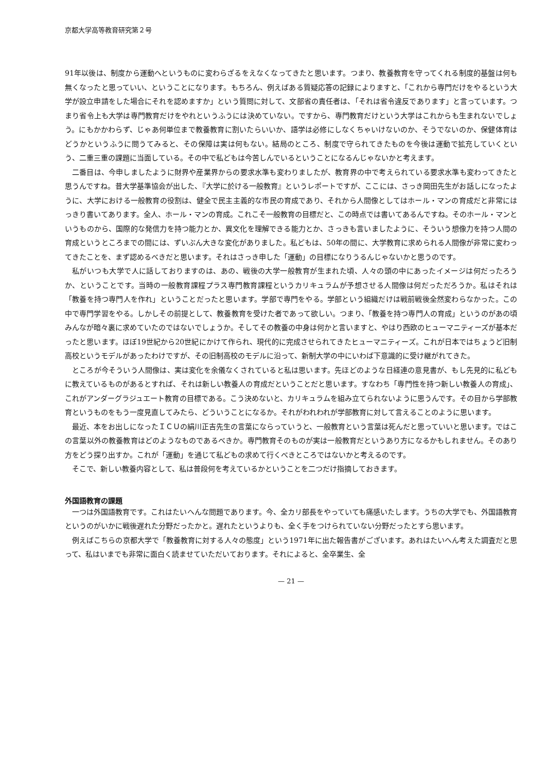京都大学高等教育研究第２号
91年以後は、制度から運動へというものに変わらざるをえなくなってきたと思います。つまり、教養教育を守ってくれる制度的基盤は何も無くなったと思っていい、ということになります。もちろん、例えばある質疑応答の記録によりますと、「これから専門だけをやるという大学が設立申請をした場合にそれを認めますか」という質問に対して、文部省の責任者は、「それは省令違反であります」と言っています。つまり省令上も大学は専門教育だけをやれというふうには決めていない。ですから、専門教育だけという大学はこれからも生まれないでしょう。にもかかわらず、じゃあ何単位まで教養教育に割いたらいいか、語学は必修にしなくちゃいけないのか、そうでないのか、保健体育はどうかというふうに問うてみると、その保障は実は何もない。結局のところ、制度で守られてきたものを今後は運動で拡充していくという、二重三重の課題に当面している。その中で私どもは今苦しんでいるということになるんじゃないかと考えます。
二番目は、今申しましたように財界や産業界からの要求水準も変わりましたが、教育界の中で考えられている要求水準も変わってきたと思うんですね。昔大学基準協会が出した、『大学に於ける一般教育』というレポートですが、ここには、さっき岡田先生がお話しになったように、大学における一般教育の役割は、健全で民主主義的な市民の育成であり、それから人間像としてはホール・マンの育成だと非常にはっきり書いてあります。全人、ホール・マンの育成。これこそ一般教育の目標だと、この時点では書いてあるんですね。そのホール・マンというものから、国際的な発信力を持つ能力とか、異文化を理解できる能力とか、さっきも言いましたように、そういう想像力を持つ人間の育成というところまでの間には、ずいぶん大きな変化がありました。私どもは、50年の間に、大学教育に求められる人間像が非常に変わってきたことを、まず認めるべきだと思います。それはさっき申した「運動」の目標になりうるんじゃないかと思うのです。
私がいつも大学で人に話しておりますのは、あの、戦後の大学一般教育が生まれた頃、人々の頭の中にあったイメージは何だったろうか、ということです。当時の一般教育課程プラス専門教育課程というカリキュラムが予想させる人間像は何だっただろうか。私はそれは「教養を持つ専門人を作れ」ということだったと思います。学部で専門をやる。学部という組織だけは戦前戦後全然変わらなかった。この中で専門学習をやる。しかしその前提として、教養教育を受けた者であって欲しい。つまり、「教養を持つ専門人の育成」というのがあの頃みんなが暗々裏に求めていたのではないでしょうか。そしてその教養の中身は何かと言いますと、やはり西欧のヒューマニティーズが基本だったと思います。ほぼ19世紀から20世紀にかけて作られ、現代的に完成させられてきたヒューマニティーズ。これが日本ではちょうど旧制高校というモデルがあったわけですが、その旧制高校のモデルに沿って、新制大学の中にいわば下意識的に受け継がれてきた。
ところが今そういう人間像は、実は変化を余儀なくされていると私は思います。先ほどのような日経連の意見書が、もし先見的に私どもに教えているものがあるとすれば、それは新しい教養人の育成だということだと思います。すなわち「専門性を持つ新しい教養人の育成」、これがアンダーグラジュエート教育の目標である。こう決めないと、カリキュラムを組み立てられないように思うんです。その目から学部教育というものをもう一度見直してみたら、どういうことになるか。それがわれわれが学部教育に対して言えることのように思います。
最近、本をお出しになったＩＣＵの絹川正吉先生の言葉にならっていうと、一般教育という言葉は死んだと思っていいと思います。ではこの言葉以外の教養教育はどのようなものであるべきか。専門教育そのものが実は一般教育だというあり方になるかもしれません。そのあり方をどう探り出すか。これが「運動」を通じて私どもの求めて行くべきところではないかと考えるのです。
そこで、新しい教養内容として、私は普段何を考えているかということを二つだけ指摘しておきます。
外国語教育の課題
一つは外国語教育です。これはたいへんな問題であります。今、全カリ部長をやっていても痛感いたします。うちの大学でも、外国語教育というのがいかに戦後遅れた分野だったかと。遅れたというよりも、全く手をつけられていない分野だったとすら思います。
例えばこちらの京都大学で「教養教育に対する人々の態度」という1971年に出た報告書がございます。あれはたいへん考えた調査だと思って、私はいまでも非常に面白く読ませていただいております。それによると、全卒業生、全
— 21 —